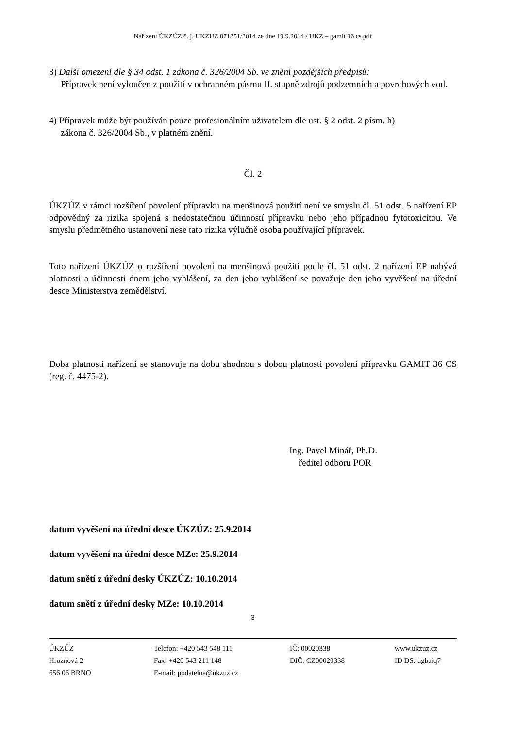Nařízení ÚKZÚZ č. j. UKZUZ 071351/2014 ze dne 19.9.2014 / UKZ – gamit 36 cs.pdf
3) Další omezení dle § 34 odst. 1 zákona č. 326/2004 Sb. ve znění pozdějších předpisů:
Přípravek není vyloučen z použití v ochranném pásmu II. stupně zdrojů podzemních a povrchových vod.
4) Přípravek může být používán pouze profesionálním uživatelem dle ust. § 2 odst. 2 písm. h)
zákona č. 326/2004 Sb., v platném znění.
Čl. 2
ÚKZÚZ v rámci rozšíření povolení přípravku na menšinová použití není ve smyslu čl. 51 odst. 5 nařízení EP odpovědný za rizika spojená s nedostatečnou účinností přípravku nebo jeho případnou fytotoxicitou. Ve smyslu předmětného ustanovení nese tato rizika výlučně osoba používající přípravek.
Toto nařízení ÚKZÚZ o rozšíření povolení na menšinová použití podle čl. 51 odst. 2 nařízení EP nabývá platnosti a účinnosti dnem jeho vyhlášení, za den jeho vyhlášení se považuje den jeho vyvěšení na úřední desce Ministerstva zemědělství.
Doba platnosti nařízení se stanovuje na dobu shodnou s dobou platnosti povolení přípravku GAMIT 36 CS (reg. č. 4475-2).
Ing. Pavel Minář, Ph.D.
ředitel odboru POR
datum vyvěšení na úřední desce ÚKZÚZ: 25.9.2014
datum vyvěšení na úřední desce MZe: 25.9.2014
datum snětí z úřední desky ÚKZÚZ: 10.10.2014
datum snětí z úřední desky MZe: 10.10.2014
3
ÚKZÚZ
Hroznová 2
656 06 BRNO
Telefon: +420 543 548 111
Fax: +420 543 211 148
E-mail: podatelna@ukzuz.cz
IČ: 00020338
DIČ: CZ00020338
www.ukzuz.cz
ID DS: ugbaiq7